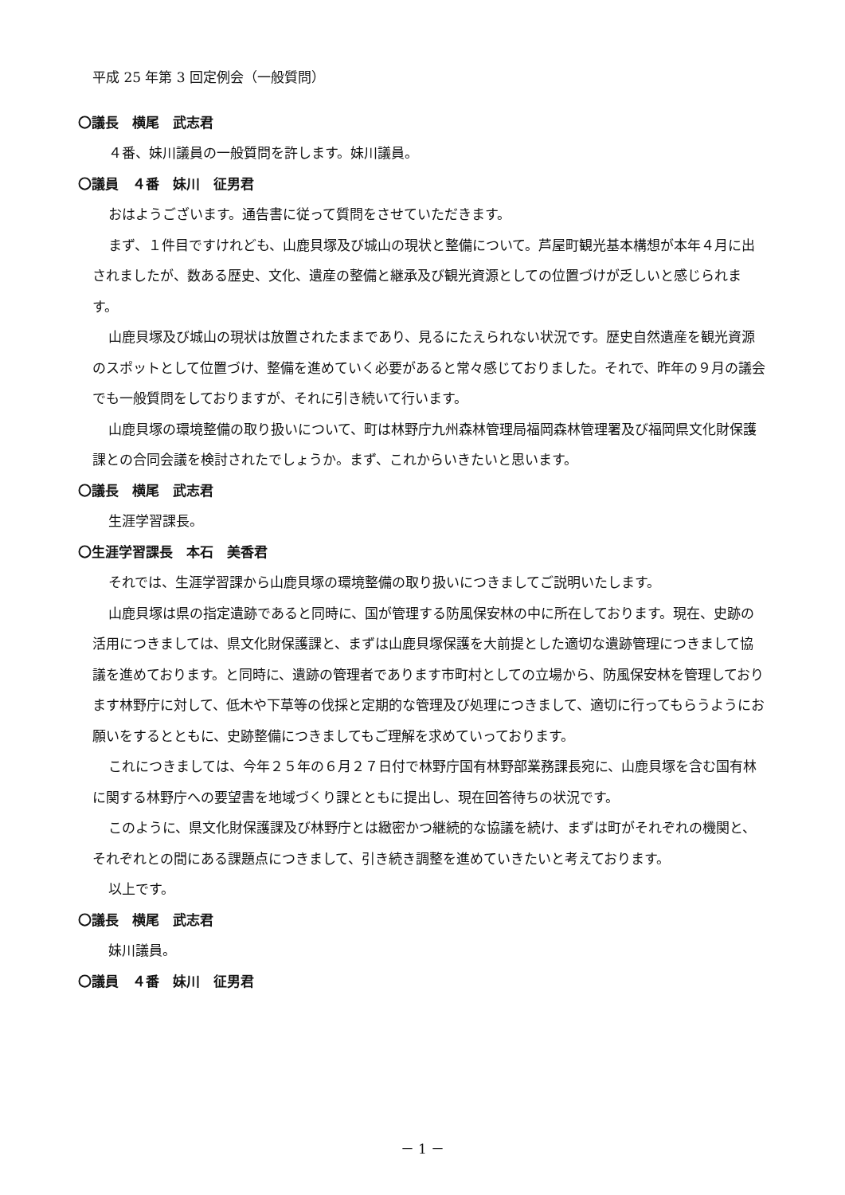平成 25 年第 3 回定例会（一般質問）
〇議長　横尾　武志君
４番、妹川議員の一般質問を許します。妹川議員。
〇議員　４番　妹川　征男君
おはようございます。通告書に従って質問をさせていただきます。
まず、１件目ですけれども、山鹿貝塚及び城山の現状と整備について。芦屋町観光基本構想が本年４月に出されましたが、数ある歴史、文化、遺産の整備と継承及び観光資源としての位置づけが乏しいと感じられます。
山鹿貝塚及び城山の現状は放置されたままであり、見るにたえられない状況です。歴史自然遺産を観光資源のスポットとして位置づけ、整備を進めていく必要があると常々感じておりました。それで、昨年の９月の議会でも一般質問をしておりますが、それに引き続いて行います。
山鹿貝塚の環境整備の取り扱いについて、町は林野庁九州森林管理局福岡森林管理署及び福岡県文化財保護課との合同会議を検討されたでしょうか。まず、これからいきたいと思います。
〇議長　横尾　武志君
生涯学習課長。
〇生涯学習課長　本石　美香君
それでは、生涯学習課から山鹿貝塚の環境整備の取り扱いにつきましてご説明いたします。
山鹿貝塚は県の指定遺跡であると同時に、国が管理する防風保安林の中に所在しております。現在、史跡の活用につきましては、県文化財保護課と、まずは山鹿貝塚保護を大前提とした適切な遺跡管理につきまして協議を進めております。と同時に、遺跡の管理者であります市町村としての立場から、防風保安林を管理しております林野庁に対して、低木や下草等の伐採と定期的な管理及び処理につきまして、適切に行ってもらうようにお願いをするとともに、史跡整備につきましてもご理解を求めていっております。
これにつきましては、今年２５年の６月２７日付で林野庁国有林野部業務課長宛に、山鹿貝塚を含む国有林に関する林野庁への要望書を地域づくり課とともに提出し、現在回答待ちの状況です。
このように、県文化財保護課及び林野庁とは緻密かつ継続的な協議を続け、まずは町がそれぞれの機関と、それぞれとの間にある課題点につきまして、引き続き調整を進めていきたいと考えております。
以上です。
〇議長　横尾　武志君
妹川議員。
〇議員　４番　妹川　征男君
－ 1 －